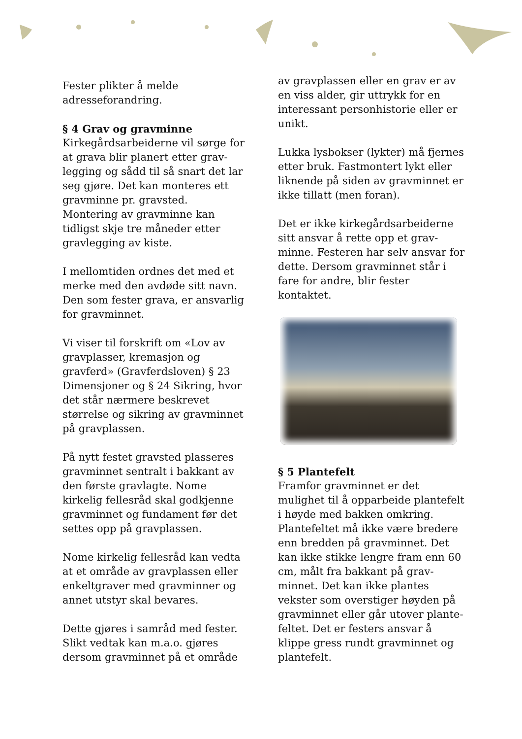Fester plikter å melde adresseforandring.
§ 4 Grav og gravminne
Kirkegårdsarbeiderne vil sørge for at grava blir planert etter grav­legging og sådd til så snart det lar seg gjøre. Det kan monteres ett gravminne pr. gravsted. Montering av gravminne kan tidligst skje tre måneder etter gravlegging av kiste.
I mellomtiden ordnes det med et merke med den avdøde sitt navn. Den som fester grava, er ansvarlig for gravminnet.
Vi viser til forskrift om «Lov av gravplasser, kremasjon og gravferd» (Gravferdsloven) § 23 Dimensjoner og § 24 Sikring, hvor det står nærmere beskrevet størrelse og sikring av gravminnet på gravplassen.
På nytt festet gravsted plasseres gravminnet sentralt i bakkant av den første gravlagte. Nome kirkelig fellesråd skal godkjenne gravminnet og fundament før det settes opp på gravplassen.
Nome kirkelig fellesråd kan vedta at et område av gravplassen eller enkeltgraver med gravminner og annet utstyr skal bevares.
Dette gjøres i samråd med fester. Slikt vedtak kan m.a.o. gjøres dersom gravminnet på et område
av gravplassen eller en grav er av en viss alder, gir uttrykk for en interessant personhistorie eller er unikt.
Lukka lysbokser (lykter) må fjernes etter bruk. Fastmontert lykt eller liknende på siden av gravminnet er ikke tillatt (men foran).
Det er ikke kirkegårdsarbeiderne sitt ansvar å rette opp et grav­minne. Festeren har selv ansvar for dette. Dersom gravminnet står i fare for andre, blir fester kontaktet.
§ 5 Plantefelt
Framfor gravminnet er det mulighet til å opparbeide plantefelt i høyde med bakken omkring. Plantefeltet må ikke være bredere enn bredden på gravminnet. Det kan ikke stikke lengre fram enn 60 cm, målt fra bakkant på grav­minnet. Det kan ikke plantes vekster som overstiger høyden på gravminnet eller går utover plante­feltet. Det er festers ansvar å klippe gress rundt gravminnet og plante­felt.